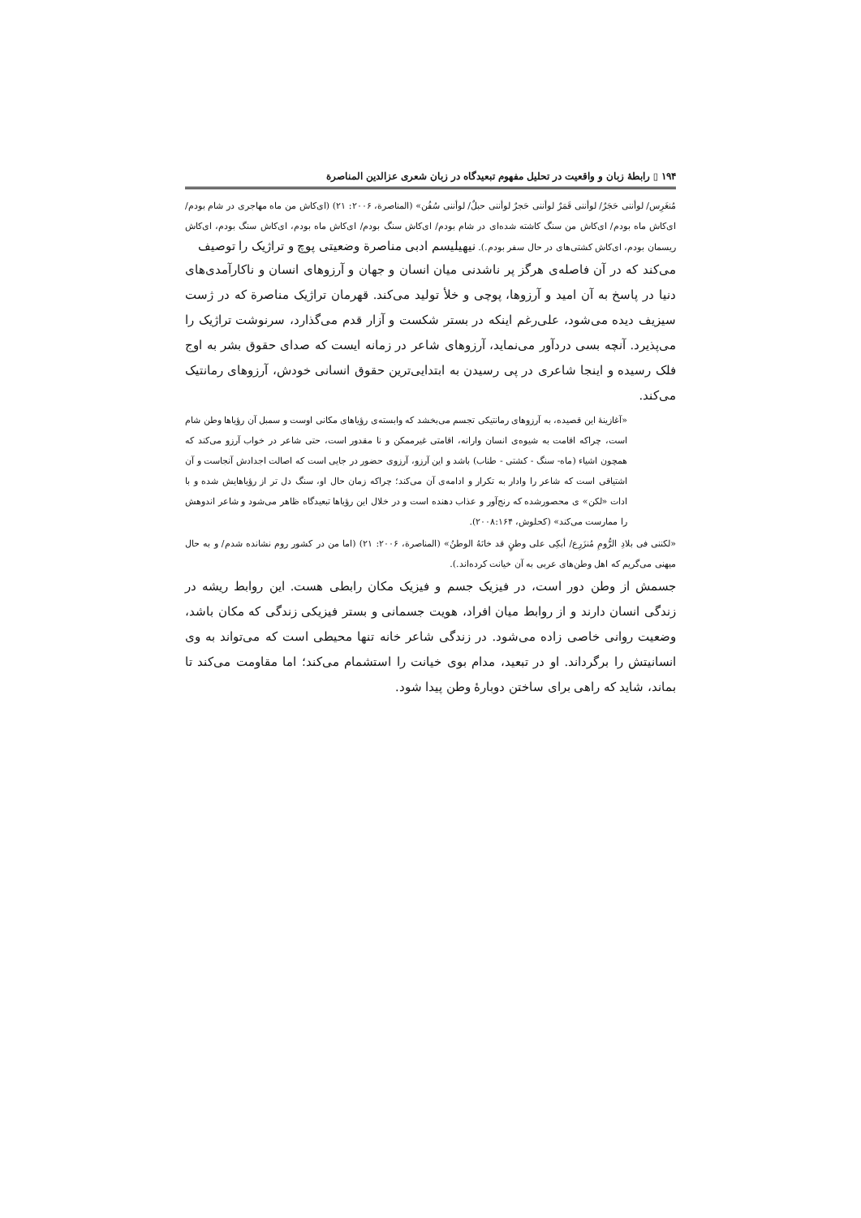۱۹۴ ▯ رابطهٔ زبان و واقعیت در تحلیل مفهوم تبعیدگاه در زبان شعری عزالدین المناصرة
مُنغَرِس/ لوأننی حَجَرٌ/ لوأننی قَمَرٌ لوأننی حَجرٌ لوأننی حبلٌ/ لوأننی سُفُن» (المناصرة، ۲۰۰۶: ۲۱) (ای‌کاش من ماه مهاجری در شام بودم/ ای‌کاش ماه بودم/ ای‌کاش من سنگ کاشته شده‌ای در شام بودم/ ای‌کاش سنگ بودم/ ای‌کاش ماه بودم، ای‌کاش سنگ بودم، ای‌کاش ریسمان بودم، ای‌کاش کشتی‌های در حال سفر بودم.). نیهیلیسم ادبی مناصرة وضعیتی پوچ و تراژیک را توصیف
می‌کند که در آن فاصله‌ی هرگز پر ناشدنی میان انسان و جهان و آرزوهای انسان و ناکارآمدی‌های دنیا در پاسخ به آن امید و آرزوها، پوچی و خلأ تولید می‌کند. قهرمان تراژیک مناصرة که در ژست سیزیف دیده می‌شود، علی‌رغم اینکه در بستر شکست و آزار قدم می‌گذارد، سرنوشت تراژیک را می‌پذیرد. آنچه بسی دردآور می‌نماید، آرزوهای شاعر در زمانه ایست که صدای حقوق بشر به اوج فلک رسیده و اینجا شاعری در پی رسیدن به ابتدایی‌ترین حقوق انسانی خودش، آرزوهای رمانتیک می‌کند.
«آغازینهٔ این قصیده، به آرزوهای رمانتیکی تجسم می‌بخشد که وابسته‌ی رؤیاهای مکانی اوست و سمبل آن رؤیاها وطن شام است، چراکه اقامت به شیوه‌ی انسان وارانه، اقامتی غیرممکن و نا مقدور است، حتی شاعر در خواب آرزو می‌کند که همچون اشیاء (ماه- سنگ - کشتی - طناب) باشد و این آرزو، آرزوی حضور در جایی است که اصالت اجدادش آنجاست و آن اشتیاقی است که شاعر را وادار به تکرار و ادامه‌ی آن می‌کند؛ چراکه زمان حال او، سنگ دل تر از رؤیاهایش شده و با ادات «لکن» ی محصورشده که رنج‌آور و عذاب دهنده است و در خلال این رؤیاها تبعیدگاه ظاهر می‌شود و شاعر اندوهش را ممارست می‌کند» (کحلوش، ۲۰۰۸:۱۶۴).
«لکننی فی بلادِ الرُّومِ مُنزَرِع/ أبکِی علی وطنٍ قد خانَهُ الوطنُ» (المناصرة، ۲۰۰۶: ۲۱) (اما من در کشور روم نشانده شدم/ و به حال میهنی می‌گریم که اهل وطن‌های عربی به آن خیانت کرده‌اند.).
جسمش از وطن دور است، در فیزیک جسم و فیزیک مکان رابطی هست. این روابط ریشه در زندگی انسان دارند و از روابط میان افراد، هویت جسمانی و بستر فیزیکی زندگی که مکان باشد، وضعیت روانی خاصی زاده می‌شود. در زندگی شاعر خانه تنها محیطی است که می‌تواند به وی انسانیتش را برگرداند. او در تبعید، مدام بوی خیانت را استشمام می‌کند؛ اما مقاومت می‌کند تا بماند، شاید که راهی برای ساختن دوبارهٔ وطن پیدا شود.